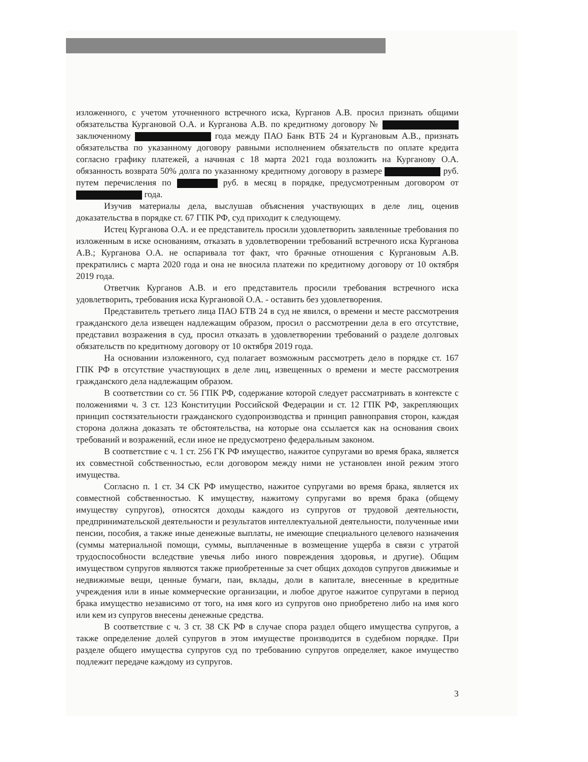изложенного, с учетом уточненного встречного иска, Курганов А.В. просил признать общими обязательства Кургановой О.А. и Курганова А.В. по кредитному договору № заключенному года между ПАО Банк ВТБ 24 и Кургановым А.В., признать обязательства по указанному договору равными исполнением обязательств по оплате кредита согласно графику платежей, а начиная с 18 марта 2021 года возложить на Курганову О.А. обязанность возврата 50% долга по указанному кредитному договору в размере руб. путем перечисления по руб. в месяц в порядке, предусмотренным договором от года.
Изучив материалы дела, выслушав объяснения участвующих в деле лиц, оценив доказательства в порядке ст. 67 ГПК РФ, суд приходит к следующему.
Истец Курганова О.А. и ее представитель просили удовлетворить заявленные требования по изложенным в иске основаниям, отказать в удовлетворении требований встречного иска Курганова А.В.; Курганова О.А. не оспаривала тот факт, что брачные отношения с Кургановым А.В. прекратились с марта 2020 года и она не вносила платежи по кредитному договору от 10 октября 2019 года.
Ответчик Курганов А.В. и его представитель просили требования встречного иска удовлетворить, требования иска Кургановой О.А. - оставить без удовлетворения.
Представитель третьего лица ПАО БТВ 24 в суд не явился, о времени и месте рассмотрения гражданского дела извещен надлежащим образом, просил о рассмотрении дела в его отсутствие, представил возражения в суд, просил отказать в удовлетворении требований о разделе долговых обязательств по кредитному договору от 10 октября 2019 года.
На основании изложенного, суд полагает возможным рассмотреть дело в порядке ст. 167 ГПК РФ в отсутствие участвующих в деле лиц, извещенных о времени и месте рассмотрения гражданского дела надлежащим образом.
В соответствии со ст. 56 ГПК РФ, содержание которой следует рассматривать в контексте с положениями ч. 3 ст. 123 Конституции Российской Федерации и ст. 12 ГПК РФ, закрепляющих принцип состязательности гражданского судопроизводства и принцип равноправия сторон, каждая сторона должна доказать те обстоятельства, на которые она ссылается как на основания своих требований и возражений, если иное не предусмотрено федеральным законом.
В соответствие с ч. 1 ст. 256 ГК РФ имущество, нажитое супругами во время брака, является их совместной собственностью, если договором между ними не установлен иной режим этого имущества.
Согласно п. 1 ст. 34 СК РФ имущество, нажитое супругами во время брака, является их совместной собственностью. К имуществу, нажитому супругами во время брака (общему имуществу супругов), относятся доходы каждого из супругов от трудовой деятельности, предпринимательской деятельности и результатов интеллектуальной деятельности, полученные ими пенсии, пособия, а также иные денежные выплаты, не имеющие специального целевого назначения (суммы материальной помощи, суммы, выплаченные в возмещение ущерба в связи с утратой трудоспособности вследствие увечья либо иного повреждения здоровья, и другие). Общим имуществом супругов являются также приобретенные за счет общих доходов супругов движимые и недвижимые вещи, ценные бумаги, паи, вклады, доли в капитале, внесенные в кредитные учреждения или в иные коммерческие организации, и любое другое нажитое супругами в период брака имущество независимо от того, на имя кого из супругов оно приобретено либо на имя кого или кем из супругов внесены денежные средства.
В соответствие с ч. 3 ст. 38 СК РФ в случае спора раздел общего имущества супругов, а также определение долей супругов в этом имуществе производится в судебном порядке. При разделе общего имущества супругов суд по требованию супругов определяет, какое имущество подлежит передаче каждому из супругов.
3